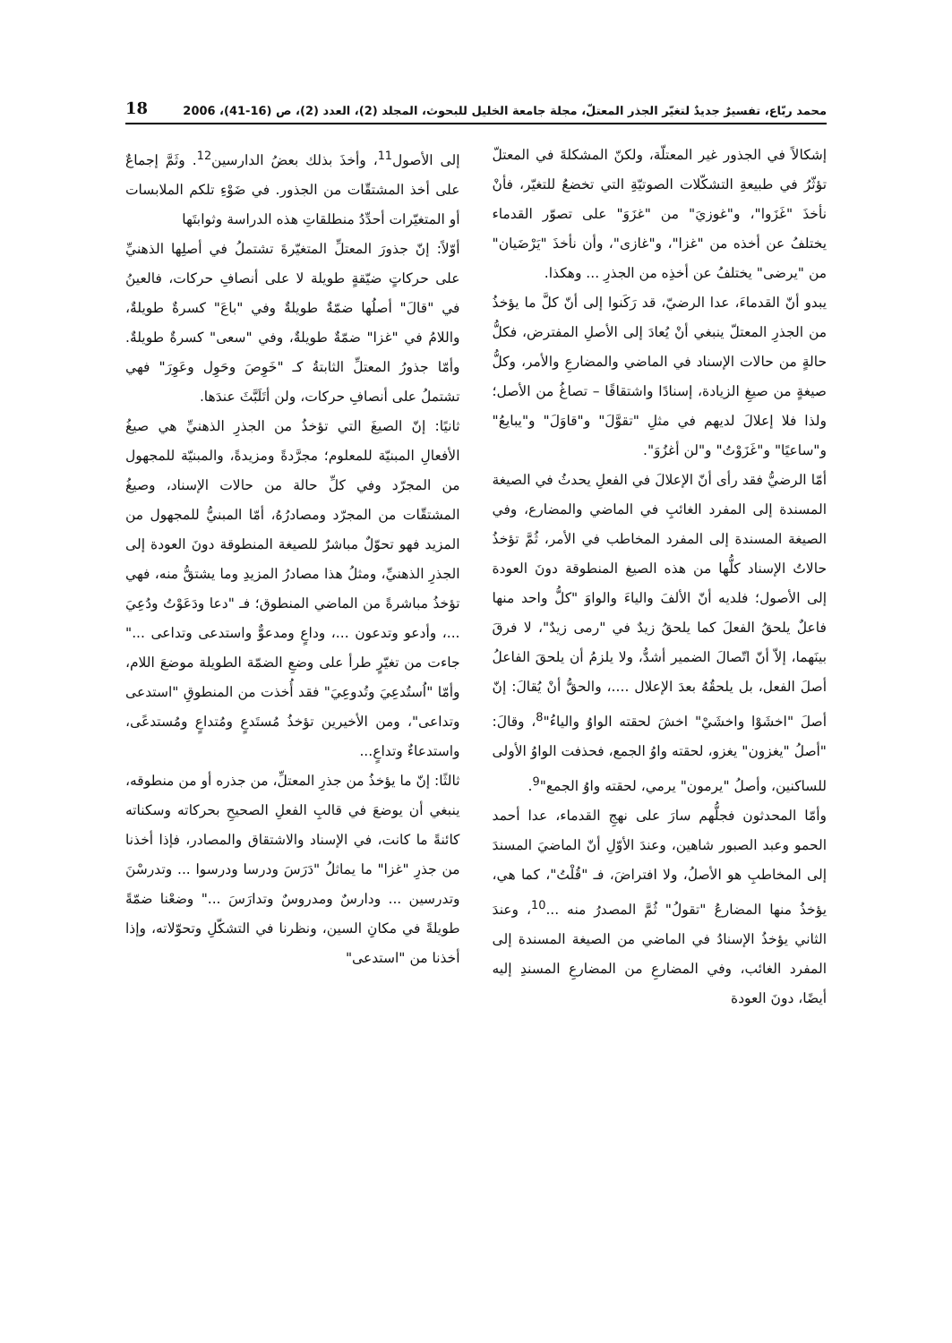محمد ربّاع، تفسيرٌ جديدٌ لتغيّر الجذر المعتلّ، مجلة جامعة الخليل للبحوث، المجلد (2)، العدد (2)، ص (16-41)، 2006 18
إشكالاً في الجذور غير المعتلّة، ولكنّ المشكلةَ في المعتلّ تؤثّرُ في طبيعةِ التشكّلات الصوتيّةِ التي تخضعُ للتغيّر، فأنْ نأخذَ "غَزَوا"، و"غوزيَ" من "غزَوَ" على تصوّر القدماء يختلفُ عن أخذه من "غزا"، و"غازى"، وأن نأخذَ "يَرْضَيان" من "يرضى" يختلفُ عن أخذِه من الجذرِ ... وهكذا.
يبدو أنّ القدماءَ، عدا الرضيّ، قد رَكَنوا إلى أنّ كلَّ ما يؤخذُ من الجذرِ المعتلّ ينبغي أنْ يُعادَ إلى الأصلِ المفترض، فكلُّ حالةٍ من حالات الإسناد في الماضي والمضارعِ والأمر، وكلُّ صيغةٍ من صيغِ الزيادة، إسنادًا واشتقاقًا – تصاغُ من الأصل؛ ولذا فلا إعلالَ لديهم في مثلِ "تقوَّلَ" و"قاوَلَ" و"يبايعُ" و"ساعيًا" و"غَزَوْتُ" و"لن أغزُوَ".
أمّا الرضيُّ فقد رأى أنّ الإعلالَ في الفعلِ يحدثُ في الصيغة المسندة إلى المفرد الغائبِ في الماضي والمضارع، وفي الصيغة المسندة إلى المفرد المخاطب في الأمر، ثُمَّ تؤخذُ حالاتُ الإسناد كلُّها من هذه الصيغ المنطوقة دونَ العودة إلى الأصول؛ فلديه أنّ الألفَ والياءَ والواوَ "كلُّ واحد منها فاعلٌ يلحقُ الفعلَ كما يلحقُ زيدٌ في "رمى زيدٌ"، لا فرقَ بينَهما، إلاّ أنّ اتّصالَ الضمير أشدُّ، ولا يلزمُ أن يلحقَ الفاعلُ أصلَ الفعل، بل يلحقُهُ بعدَ الإعلال ....، والحقُّ أنْ يُقالَ: إنّ أصلَ "اخشَوْا واخشَيْ" اخشَ لحقته الواوُ والياءُ"<sup>8</sup>، وقالَ: "أصلُ "يغزون" يغزو، لحقته واوُ الجمع، فحذفت الواوُ الأولى للساكنين، وأصلُ "يرمون" يرمي، لحقته واوُ الجمع"<sup>9</sup>.
وأمّا المحدثون فجلُّهم سارَ على نهجِ القدماء، عدا أحمد الحمو وعبد الصبور شاهين، وعندَ الأوّلِ أنّ الماضيَ المسندَ إلى المخاطبِ هو الأصلُ، ولا افتراضَ، فـ "قُلْتُ"، كما هي، يؤخذُ منها المضارعُ "تقولُ" ثُمَّ المصدرُ منه ...<sup>10</sup>، وعندَ الثاني يؤخذُ الإسنادُ في الماضي من الصيغة المسندة إلى المفرد الغائب، وفي المضارعِ من المضارعِ المسندِ إليه أيضًا، دونَ العودة
إلى الأصول<sup>11</sup>، وأخذَ بذلك بعضُ الدارسين<sup>12</sup>. وثَمَّ إجماعٌ على أخذ المشتقّات من الجذور. في ضَوْءِ تلكم الملابسات أو المتغيّرات أحدِّدُ منطلقاتِ هذه الدراسة وثوابتَها
أوّلاً: إنّ جذورَ المعتلِّ المتغيّرةَ تشتملُ في أصلِها الذهنيِّ على حركاتٍ ضيّقةٍ طويلة لا على أنصافِ حركات، فالعينُ في "قالَ" أصلُها ضمّةٌ طويلةٌ وفي "باعَ" كسرةٌ طويلةٌ، واللامُ في "غزا" ضمّةٌ طويلةٌ، وفي "سعى" كسرةٌ طويلةٌ. وأمّا جذورُ المعتلِّ الثابتةُ كـ "خَوِصَ وحَوِل وعَوِرَ" فهي تشتملُ على أنصافِ حركات، ولن أتَلَبَّثَ عندَها.
ثانيًا: إنّ الصيغَ التي تؤخذُ من الجذرِ الذهنيِّ هي صيغُ الأفعالِ المبنيّة للمعلوم؛ مجرَّدةً ومزيدةً، والمبنيّة للمجهول من المجرّد وفي كلِّ حالة من حالات الإسناد، وصيغُ المشتقّات من المجرّد ومصادرُهُ، أمّا المبنيُّ للمجهول من المزيد فهو تحوّلٌ مباشرٌ للصيغة المنطوقة دونَ العودة إلى الجذرِ الذهنيِّ، ومثلُ هذا مصادرُ المزيدِ وما يشتقُّ منه، فهي تؤخذُ مباشرةً من الماضي المنطوق؛ فـ "دعا ودَعَوْتُ ودُعِيَ ...، وأدعو وتدعون ...، وداعٍ ومدعوٌّ واستدعى وتداعى ..." جاءت من تغيّرٍ طرأ على وضعِ الضمّة الطويلة موضعَ اللام، وأمّا "اُستُدعِيَ وتُدوعِيَ" فقد أُخذت من المنطوقِ "استدعى وتداعى"، ومن الأخيرين تؤخذُ مُستَدعٍ ومُتداعٍ ومُستدعًى، واستدعاءٌ وتداعٍ...
ثالثًا: إنّ ما يؤخذُ من جذرِ المعتلِّ، من جذره أو من منطوقه، ينبغي أن يوضعَ في قالبِ الفعلِ الصحيحِ بحركاته وسكناته كائنةً ما كانت، في الإسناد والاشتقاق والمصادر، فإذا أخذنا من جذرِ "غزا" ما يماثلُ "دَرَسَ ودرسا ودرسوا ... وتدرسْنَ وتدرسين ... ودارسٌ ومدروسٌ وتدارَسَ ..." وضعْنا ضمّةً طويلةً في مكانِ السين، ونظرنا في التشكّلِ وتحوّلاته، وإذا أخذنا من "استدعى"